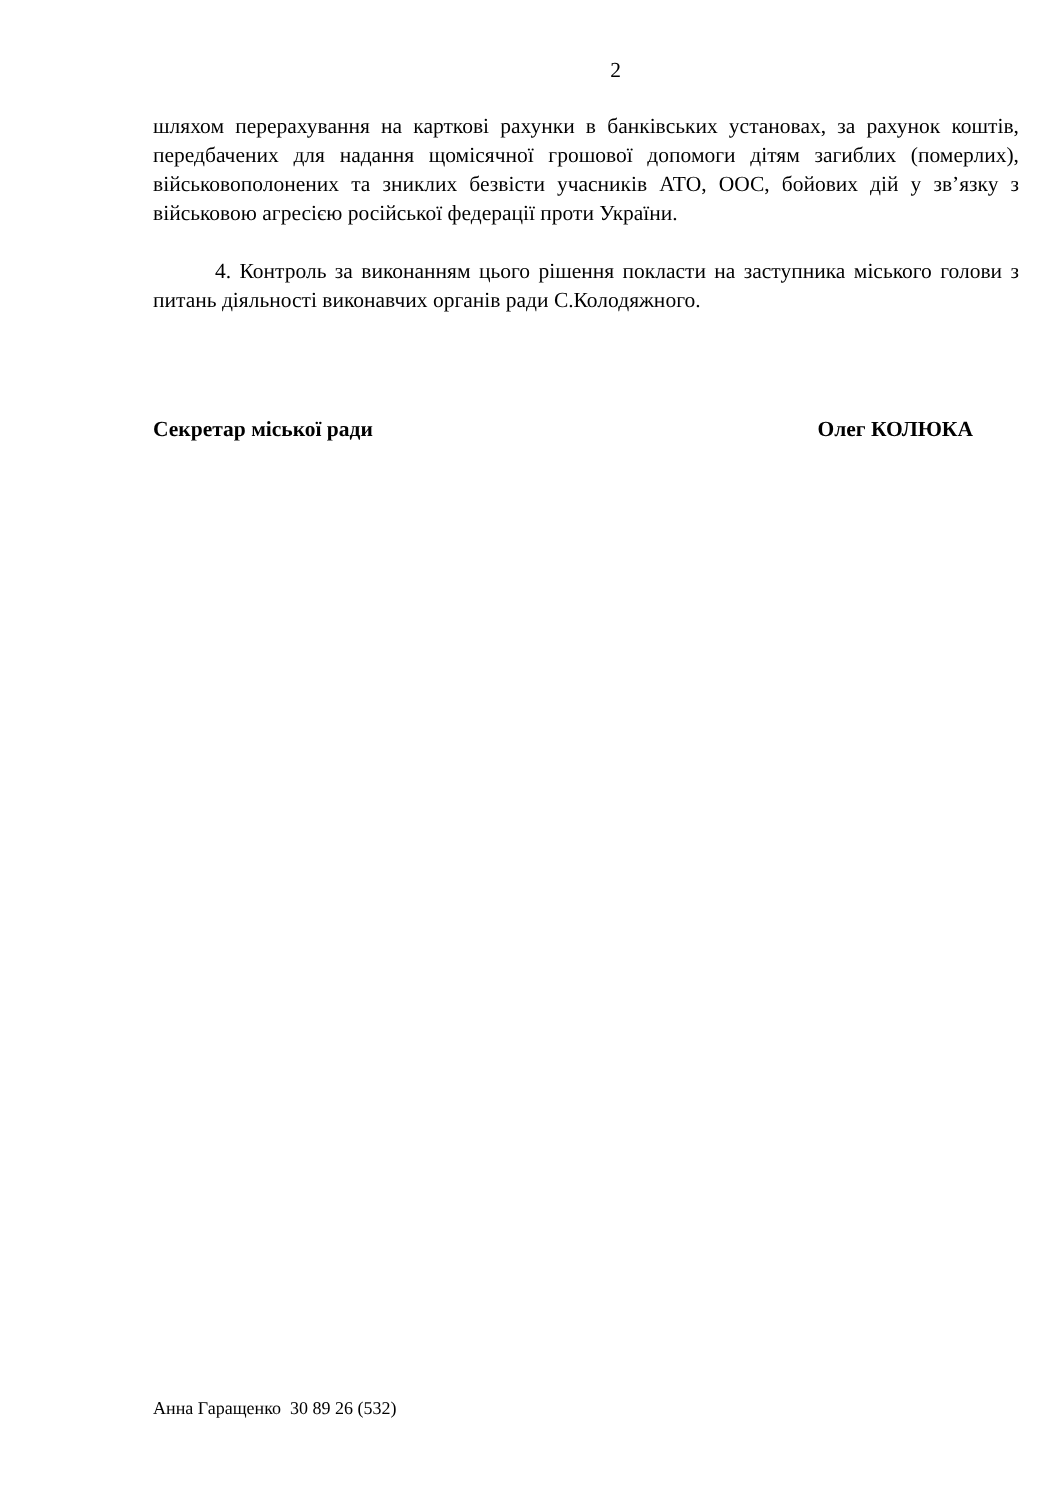2
шляхом перерахування на карткові рахунки в банківських установах, за рахунок коштів, передбачених для надання щомісячної грошової допомоги дітям загиблих (померлих), військовополонених та зниклих безвісти учасників АТО, ООС, бойових дій у зв’язку з військовою агресією російської федерації проти України.
4. Контроль за виконанням цього рішення покласти на заступника міського голови з питань діяльності виконавчих органів ради С.Колодяжного.
Секретар міської ради Олег КОЛЮКА
Анна Гаращенко 30 89 26 (532)